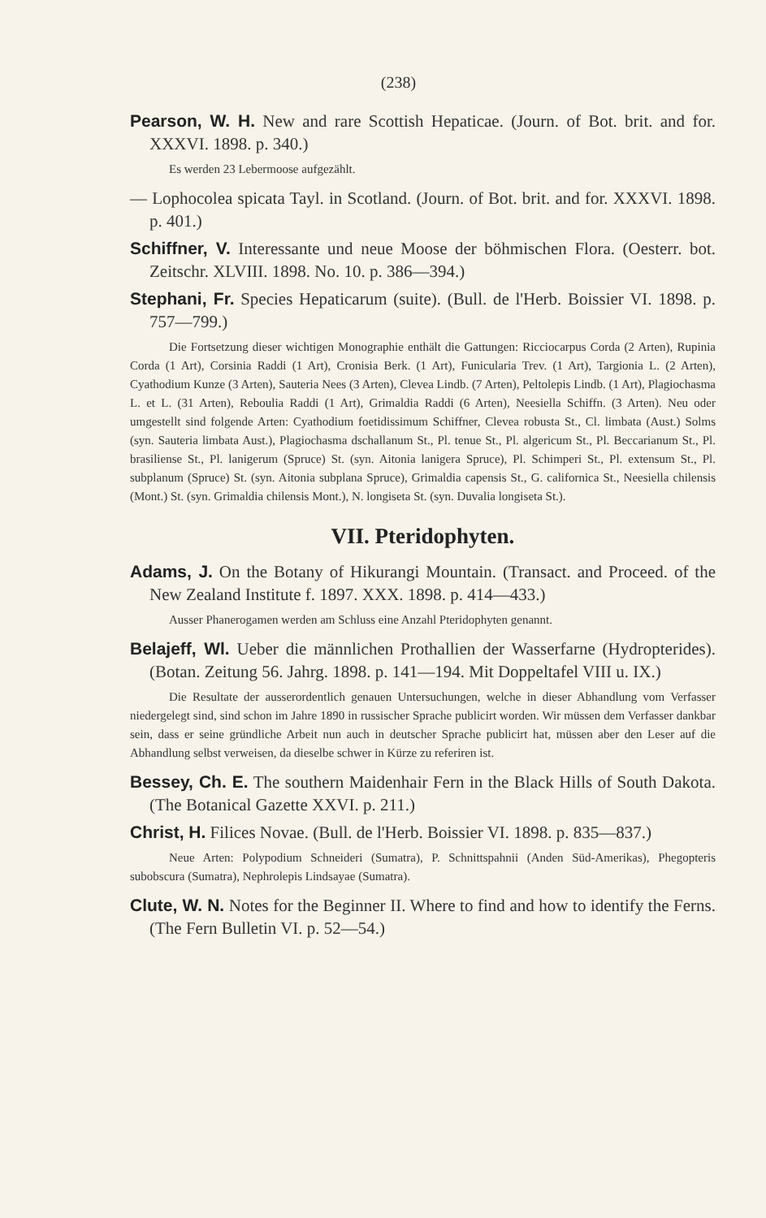(238)
Pearson, W. H. New and rare Scottish Hepaticae. (Journ. of Bot. brit. and for. XXXVI. 1898. p. 340.)
Es werden 23 Lebermoose aufgezählt.
— Lophocolea spicata Tayl. in Scotland. (Journ. of Bot. brit. and for. XXXVI. 1898. p. 401.)
Schiffner, V. Interessante und neue Moose der böhmischen Flora. (Oesterr. bot. Zeitschr. XLVIII. 1898. No. 10. p. 386—394.)
Stephani, Fr. Species Hepaticarum (suite). (Bull. de l'Herb. Boissier VI. 1898. p. 757—799.)
Die Fortsetzung dieser wichtigen Monographie enthält die Gattungen: Ricciocarpus Corda (2 Arten), Rupinia Corda (1 Art), Corsinia Raddi (1 Art), Cronisia Berk. (1 Art), Funicularia Trev. (1 Art), Targionia L. (2 Arten), Cyathodium Kunze (3 Arten), Sauteria Nees (3 Arten), Clevea Lindb. (7 Arten), Peltolepis Lindb. (1 Art), Plagiochasma L. et L. (31 Arten), Reboulia Raddi (1 Art), Grimaldia Raddi (6 Arten), Neesiella Schiffn. (3 Arten). Neu oder umgestellt sind folgende Arten: Cyathodium foetidissimum Schiffner, Clevea robusta St., Cl. limbata (Aust.) Solms (syn. Sauteria limbata Aust.), Plagiochasma dschallanum St., Pl. tenue St., Pl. algericum St., Pl. Beccarianum St., Pl. brasiliense St., Pl. lanigerum (Spruce) St. (syn. Aitonia lanigera Spruce), Pl. Schimperi St., Pl. extensum St., Pl. subplanum (Spruce) St. (syn. Aitonia subplana Spruce), Grimaldia capensis St., G. californica St., Neesiella chilensis (Mont.) St. (syn. Grimaldia chilensis Mont.), N. longiseta St. (syn. Duvalia longiseta St.).
VII. Pteridophyten.
Adams, J. On the Botany of Hikurangi Mountain. (Transact. and Proceed. of the New Zealand Institute f. 1897. XXX. 1898. p. 414—433.)
Ausser Phanerogamen werden am Schluss eine Anzahl Pteridophyten genannt.
Belajeff, Wl. Ueber die männlichen Prothallien der Wasserfarne (Hydropterides). (Botan. Zeitung 56. Jahrg. 1898. p. 141—194. Mit Doppeltafel VIII u. IX.)
Die Resultate der ausserordentlich genauen Untersuchungen, welche in dieser Abhandlung vom Verfasser niedergelegt sind, sind schon im Jahre 1890 in russischer Sprache publicirt worden. Wir müssen dem Verfasser dankbar sein, dass er seine gründliche Arbeit nun auch in deutscher Sprache publicirt hat, müssen aber den Leser auf die Abhandlung selbst verweisen, da dieselbe schwer in Kürze zu referiren ist.
Bessey, Ch. E. The southern Maidenhair Fern in the Black Hills of South Dakota. (The Botanical Gazette XXVI. p. 211.)
Christ, H. Filices Novae. (Bull. de l'Herb. Boissier VI. 1898. p. 835—837.)
Neue Arten: Polypodium Schneideri (Sumatra), P. Schnittspahnii (Anden Süd-Amerikas), Phegopteris subobscura (Sumatra), Nephrolepis Lindsayae (Sumatra).
Clute, W. N. Notes for the Beginner II. Where to find and how to identify the Ferns. (The Fern Bulletin VI. p. 52—54.)